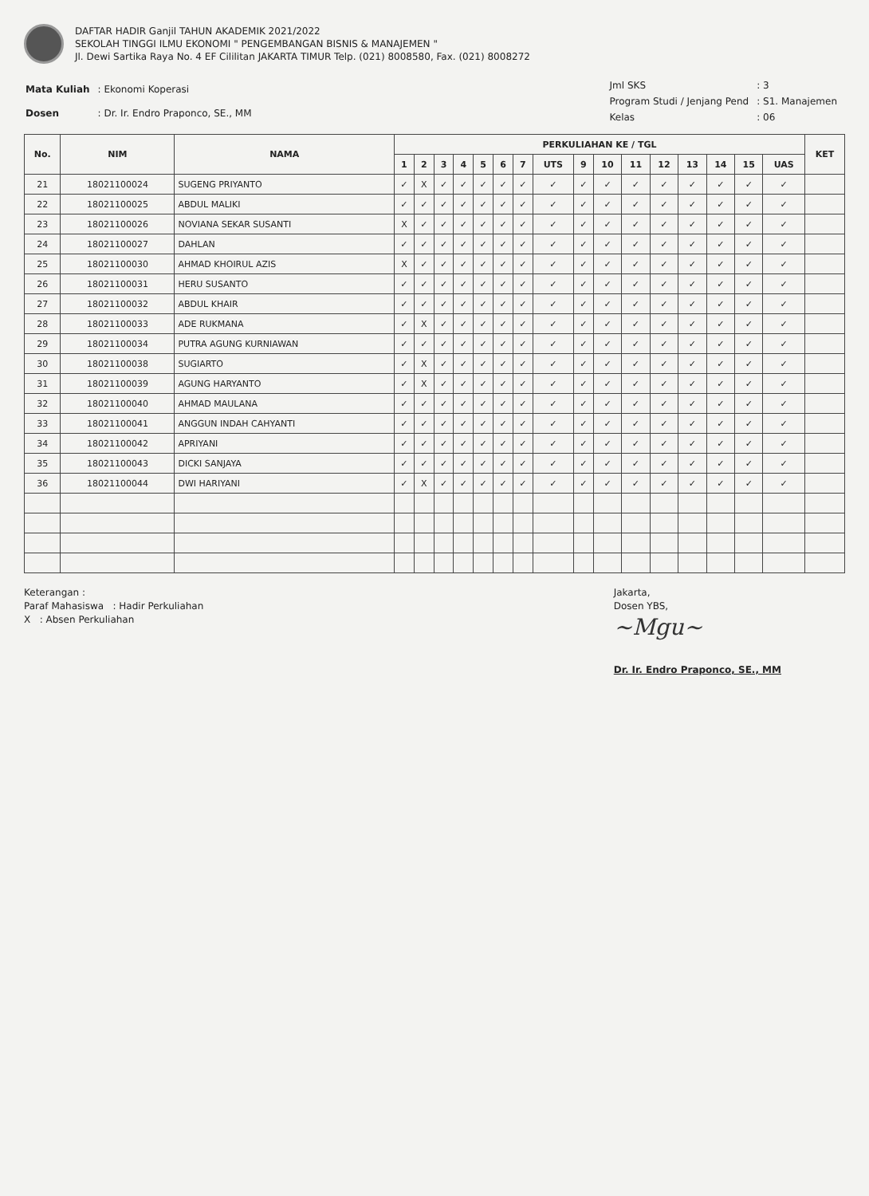DAFTAR HADIR Ganjil TAHUN AKADEMIK 2021/2022
SEKOLAH TINGGI ILMU EKONOMI " PENGEMBANGAN BISNIS & MANAJEMEN "
Jl. Dewi Sartika Raya No. 4 EF Cililitan JAKARTA TIMUR Telp. (021) 8008580, Fax. (021) 8008272
| Mata Kuliah | : Ekonomi Koperasi |
| Dosen | : Dr. Ir. Endro Praponco, SE., MM |
| Jml SKS | : 3 |
| Program Studi / Jenjang Pend | : S1. Manajemen |
| Kelas | : 06 |
| No. | NIM | NAMA | PERKULIAHAN KE / TGL | | | | | | | | | | | | | | | | KET |
| --- | --- | --- | --- | --- | --- | --- | --- | --- | --- | --- | --- | --- | --- | --- | --- | --- | --- | --- | --- |
| | | | 1 | 2 | 3 | 4 | 5 | 6 | 7 | UTS | 9 | 10 | 11 | 12 | 13 | 14 | 15 | UAS | |
| 21 | 18021100024 | SUGENG PRIYANTO | ✓ | X | ✓ | ✓ | ✓ | ✓ | ✓ | ✓ | ✓ | ✓ | ✓ | ✓ | ✓ | ✓ | ✓ | ✓ | |
| 22 | 18021100025 | ABDUL MALIKI | ✓ | ✓ | ✓ | ✓ | ✓ | ✓ | ✓ | ✓ | ✓ | ✓ | ✓ | ✓ | ✓ | ✓ | ✓ | ✓ | |
| 23 | 18021100026 | NOVIANA SEKAR SUSANTI | X | ✓ | ✓ | ✓ | ✓ | ✓ | ✓ | ✓ | ✓ | ✓ | ✓ | ✓ | ✓ | ✓ | ✓ | ✓ | |
| 24 | 18021100027 | DAHLAN | ✓ | ✓ | ✓ | ✓ | ✓ | ✓ | ✓ | ✓ | ✓ | ✓ | ✓ | ✓ | ✓ | ✓ | ✓ | ✓ | |
| 25 | 18021100030 | AHMAD KHOIRUL AZIS | X | ✓ | ✓ | ✓ | ✓ | ✓ | ✓ | ✓ | ✓ | ✓ | ✓ | ✓ | ✓ | ✓ | ✓ | ✓ | |
| 26 | 18021100031 | HERU SUSANTO | ✓ | ✓ | ✓ | ✓ | ✓ | ✓ | ✓ | ✓ | ✓ | ✓ | ✓ | ✓ | ✓ | ✓ | ✓ | ✓ | |
| 27 | 18021100032 | ABDUL KHAIR | ✓ | ✓ | ✓ | ✓ | ✓ | ✓ | ✓ | ✓ | ✓ | ✓ | ✓ | ✓ | ✓ | ✓ | ✓ | ✓ | |
| 28 | 18021100033 | ADE RUKMANA | ✓ | X | ✓ | ✓ | ✓ | ✓ | ✓ | ✓ | ✓ | ✓ | ✓ | ✓ | ✓ | ✓ | ✓ | ✓ | |
| 29 | 18021100034 | PUTRA AGUNG KURNIAWAN | ✓ | ✓ | ✓ | ✓ | ✓ | ✓ | ✓ | ✓ | ✓ | ✓ | ✓ | ✓ | ✓ | ✓ | ✓ | ✓ | |
| 30 | 18021100038 | SUGIARTO | ✓ | X | ✓ | ✓ | ✓ | ✓ | ✓ | ✓ | ✓ | ✓ | ✓ | ✓ | ✓ | ✓ | ✓ | ✓ | |
| 31 | 18021100039 | AGUNG HARYANTO | ✓ | X | ✓ | ✓ | ✓ | ✓ | ✓ | ✓ | ✓ | ✓ | ✓ | ✓ | ✓ | ✓ | ✓ | ✓ | |
| 32 | 18021100040 | AHMAD MAULANA | ✓ | ✓ | ✓ | ✓ | ✓ | ✓ | ✓ | ✓ | ✓ | ✓ | ✓ | ✓ | ✓ | ✓ | ✓ | ✓ | |
| 33 | 18021100041 | ANGGUN INDAH CAHYANTI | ✓ | ✓ | ✓ | ✓ | ✓ | ✓ | ✓ | ✓ | ✓ | ✓ | ✓ | ✓ | ✓ | ✓ | ✓ | ✓ | |
| 34 | 18021100042 | APRIYANI | ✓ | ✓ | ✓ | ✓ | ✓ | ✓ | ✓ | ✓ | ✓ | ✓ | ✓ | ✓ | ✓ | ✓ | ✓ | ✓ | |
| 35 | 18021100043 | DICKI SANJAYA | ✓ | ✓ | ✓ | ✓ | ✓ | ✓ | ✓ | ✓ | ✓ | ✓ | ✓ | ✓ | ✓ | ✓ | ✓ | ✓ | |
| 36 | 18021100044 | DWI HARIYANI | ✓ | X | ✓ | ✓ | ✓ | ✓ | ✓ | ✓ | ✓ | ✓ | ✓ | ✓ | ✓ | ✓ | ✓ | ✓ | |
Keterangan :
Paraf Mahasiswa : Hadir Perkuliahan
X : Absen Perkuliahan
Jakarta,
Dosen YBS,
~Mgu~
Dr. Ir. Endro Praponco, SE., MM